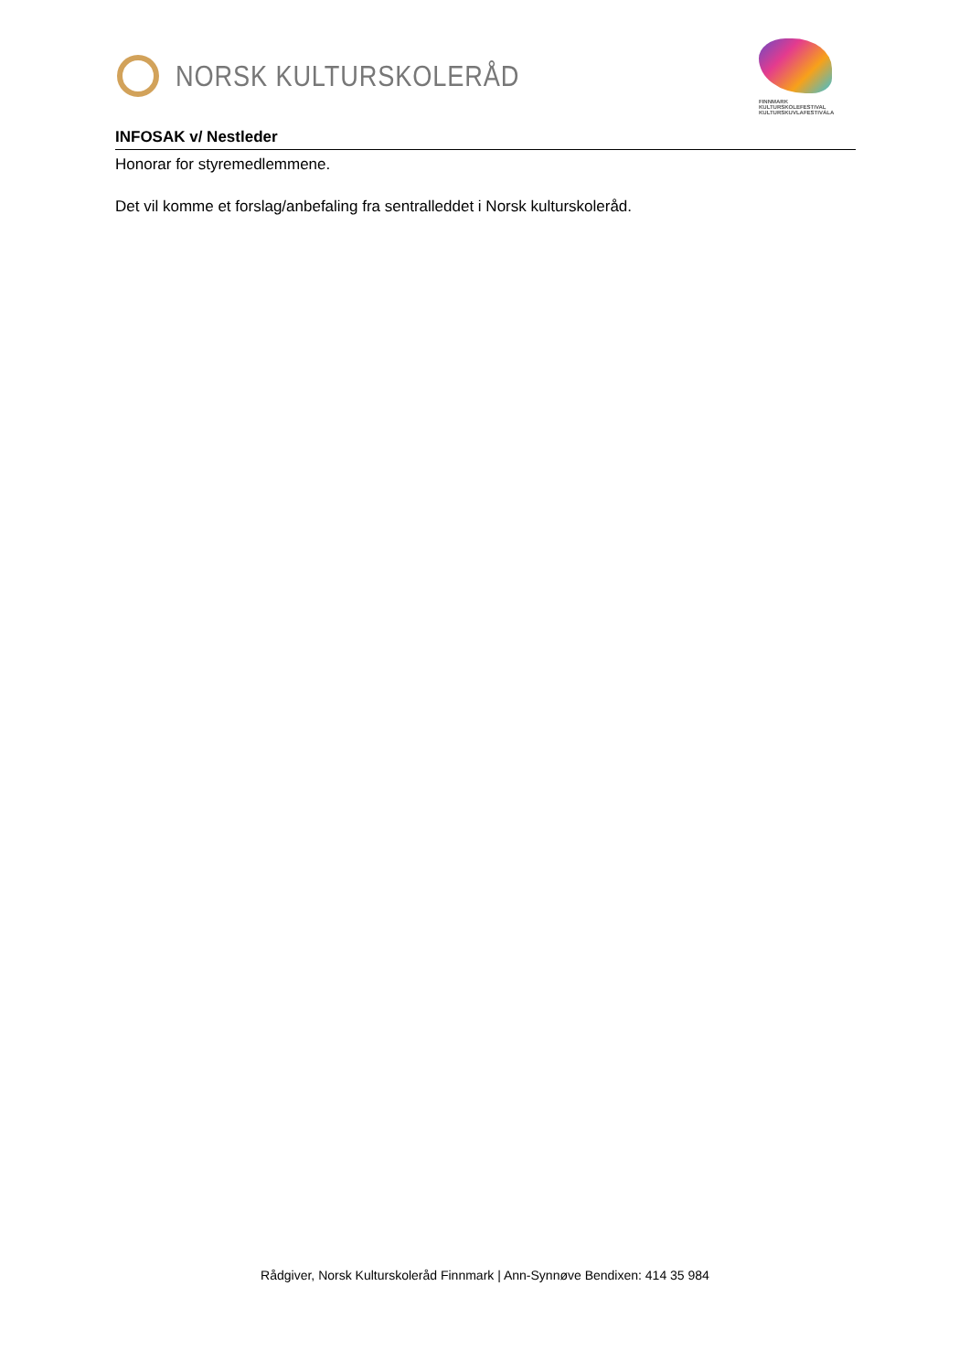NORSK KULTURSKOLERÅD
FINNMARK
KULTURSKOLEFESTIVAL
KULTURSKUVLAFESTIVÁLA
INFOSAK v/ Nestleder
Honorar for styremedlemmene.
Det vil komme et forslag/anbefaling fra sentralleddet i Norsk kulturskoleråd.
Rådgiver, Norsk Kulturskoleråd Finnmark | Ann-Synnøve Bendixen: 414 35 984